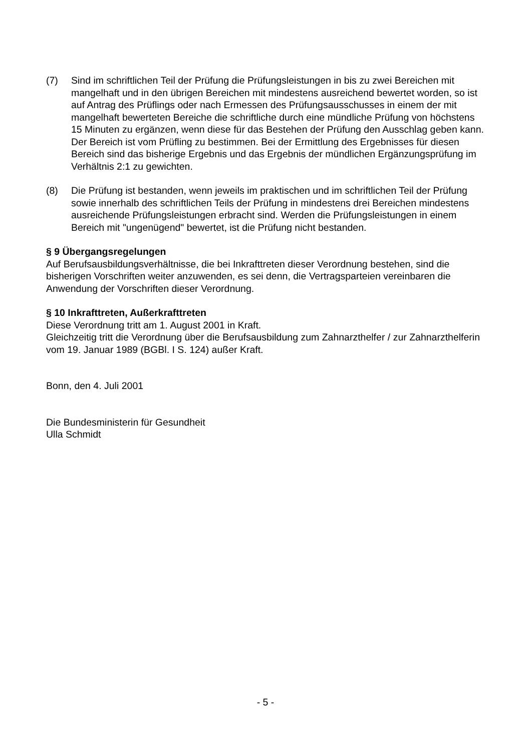(7) Sind im schriftlichen Teil der Prüfung die Prüfungsleistungen in bis zu zwei Bereichen mit mangelhaft und in den übrigen Bereichen mit mindestens ausreichend bewertet worden, so ist auf Antrag des Prüflings oder nach Ermessen des Prüfungsausschusses in einem der mit mangelhaft bewerteten Bereiche die schriftliche durch eine mündliche Prüfung von höchstens 15 Minuten zu ergänzen, wenn diese für das Bestehen der Prüfung den Ausschlag geben kann. Der Bereich ist vom Prüfling zu bestimmen. Bei der Ermittlung des Ergebnisses für diesen Bereich sind das bisherige Ergebnis und das Ergebnis der mündlichen Ergänzungsprüfung im Verhältnis 2:1 zu gewichten.
(8) Die Prüfung ist bestanden, wenn jeweils im praktischen und im schriftlichen Teil der Prüfung sowie innerhalb des schriftlichen Teils der Prüfung in mindestens drei Bereichen mindestens ausreichende Prüfungsleistungen erbracht sind. Werden die Prüfungsleistungen in einem Bereich mit "ungenügend" bewertet, ist die Prüfung nicht bestanden.
§ 9 Übergangsregelungen
Auf Berufsausbildungsverhältnisse, die bei Inkrafttreten dieser Verordnung bestehen, sind die bisherigen Vorschriften weiter anzuwenden, es sei denn, die Vertragsparteien vereinbaren die Anwendung der Vorschriften dieser Verordnung.
§ 10 Inkrafttreten, Außerkrafttreten
Diese Verordnung tritt am 1. August 2001 in Kraft.
Gleichzeitig tritt die Verordnung über die Berufsausbildung zum Zahnarzthelfer / zur Zahnarzthelferin vom 19. Januar 1989 (BGBl. I S. 124) außer Kraft.
Bonn, den 4. Juli 2001
Die Bundesministerin für Gesundheit
Ulla Schmidt
- 5 -